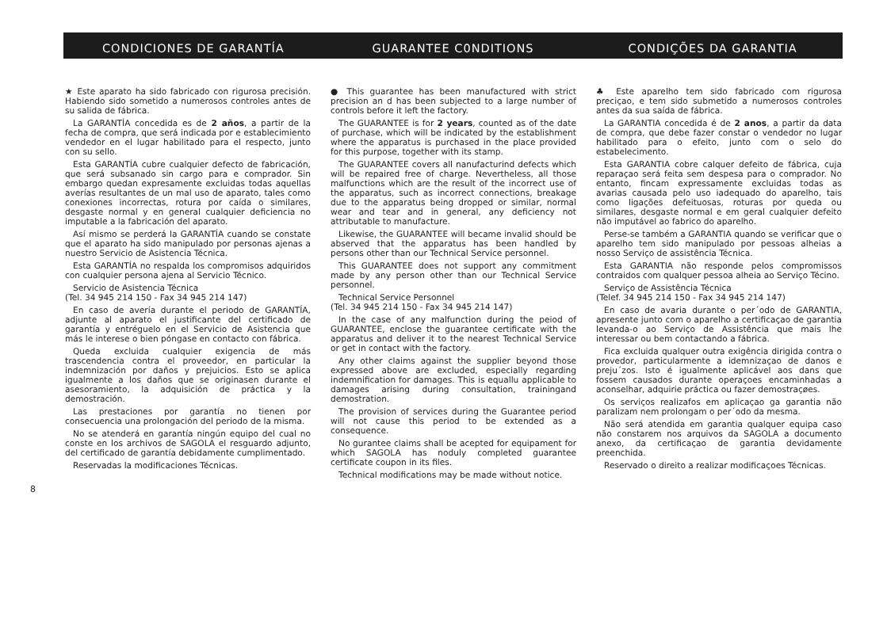CONDICIONES DE GARANTÍA GUARANTEE C0NDITIONS CONDIÇÕES DA GARANTIA
★ Este aparato ha sido fabricado con rigurosa precisión. Habiendo sido sometido a numerosos controles antes de su salida de fábrica.
La GARANTÍA concedida es de 2 años, a partir de la fecha de compra, que será indicada por e establecimiento vendedor en el lugar habilitado para el respecto, junto con su sello.
Esta GARANTÍA cubre cualquier defecto de fabricación, que será subsanado sin cargo para e comprador. Sin embargo quedan expresamente excluidas todas aquellas averías resultantes de un mal uso de aparato, tales como conexiones incorrectas, rotura por caída o similares, desgaste normal y en general cualquier deficiencia no imputable a la fabricación del aparato.
Así mismo se perderá la GARANTÍA cuando se constate que el aparato ha sido manipulado por personas ajenas a nuestro Servicio de Asistencia Técnica.
Esta GARANTÍA no respalda los compromisos adquiridos con cualquier persona ajena al Servicio Técnico.
Servicio de Asistencia Técnica
(Tel. 34 945 214 150 - Fax 34 945 214 147)
En caso de avería durante el periodo de GARANTÍA, adjunte al aparato el justificante del certificado de garantía y entréguelo en el Servicio de Asistencia que más le interese o bien póngase en contacto con fábrica.
Queda excluida cualquier exigencia de más trascendencia contra el proveedor, en particular la indemnización por daños y prejuicios. Esto se aplica igualmente a los daños que se originasen durante el asesoramiento, la adquisición de práctica y la demostración.
Las prestaciones por garantía no tienen por consecuencia una prolongación del periodo de la misma.
No se atenderá en garantía ningún equipo del cual no conste en los archivos de SAGOLA el resguardo adjunto, del certificado de garantía debidamente cumplimentado.
Reservadas la modificaciones Técnicas.
● This guarantee has been manufactured with strict precision an d has been subjected to a large number of controls before it left the factory.
The GUARANTEE is for 2 years, counted as of the date of purchase, which will be indicated by the establishment where the apparatus is purchased in the place provided for this purpose, together with its stamp.
The GUARANTEE covers all nanufacturind defects which will be repaired free of charge. Nevertheless, all those malfunctions which are the result of the incorrect use of the apparatus, such as incorrect connections, breakage due to the apparatus being dropped or similar, normal wear and tear and in general, any deficiency not attributable to manufacture.
Likewise, the GUARANTEE will became invalid should be abserved that the apparatus has been handled by persons other than our Technical Service personnel.
This GUARANTEE does not support any commitment made by any person other than our Technical Service personnel.
Technical Service Personnel
(Tel. 34 945 214 150 - Fax 34 945 214 147)
In the case of any malfunction during the peiod of GUARANTEE, enclose the guarantee certificate with the apparatus and deliver it to the nearest Technical Service or get in contact with the factory.
Any other claims against the supplier beyond those expressed above are excluded, especially regarding indemnification for damages. This is equallu applicable to damages arising during consultation, trainingand demostration.
The provision of services during the Guarantee period will not cause this period to be extended as a consequence.
No gurantee claims shall be acepted for equipament for which SAGOLA has noduly completed guarantee certificate coupon in its files.
Technical modifications may be made without notice.
♣ Este aparelho tem sido fabricado com rigurosa preciçao, e tem sido submetido a numerosos controles antes da sua saída de fábrica.
La GARANTIA concedida é de 2 anos, a partir da data de compra, que debe fazer constar o vendedor no lugar habilitado para o efeito, junto com o selo do estabelecimento.
Esta GARANTIA cobre calquer defeito de fábrica, cuja reparaçao será feita sem despesa para o comprador. No entanto, fincam expressamente excluidas todas as avarias causada pelo uso iadequado do aparelho, tais como ligações defeituosas, roturas por queda ou similares, desgaste normal e em geral cualquier defeito não imputável ao fabrico do aparelho.
Perse-se também a GARANTIA quando se verificar que o aparelho tem sido manipulado por pessoas alheias a nosso Serviço de assistência Técnica.
Esta GARANTIA não responde pelos compromissos contraidos com qualquer pessoa alheia ao Serviço Técino.
Serviço de Assistência Técnica
(Telef. 34 945 214 150 - Fax 34 945 214 147)
En caso de avaria durante o per´odo de GARANTIA, apresente junto com o aparelho a certificaçao de garantia levanda-o ao Serviço de Assistência que mais lhe interessar ou bem contactando a fábrica.
Fica excluida qualquer outra exigência dirigida contra o provedor, particularmente a idemnizaçao de danos e preju´zos. Isto é igualmente aplicável aos dans que fossem causados durante operaçoes encaminhadas a aconselhar, adquirie práctica ou fazer demostraçøes.
Os serviços realizafos em aplicaçao ga garantia não paralizam nem prolongam o per´odo da mesma.
Não será atendida em garantia qualquer equipa caso não constarem nos arquivos da SAGOLA a documento anexo, da certificaçao de garantia devidamente preenchida.
Reservado o direito a realizar modificaçoes Técnicas.
8